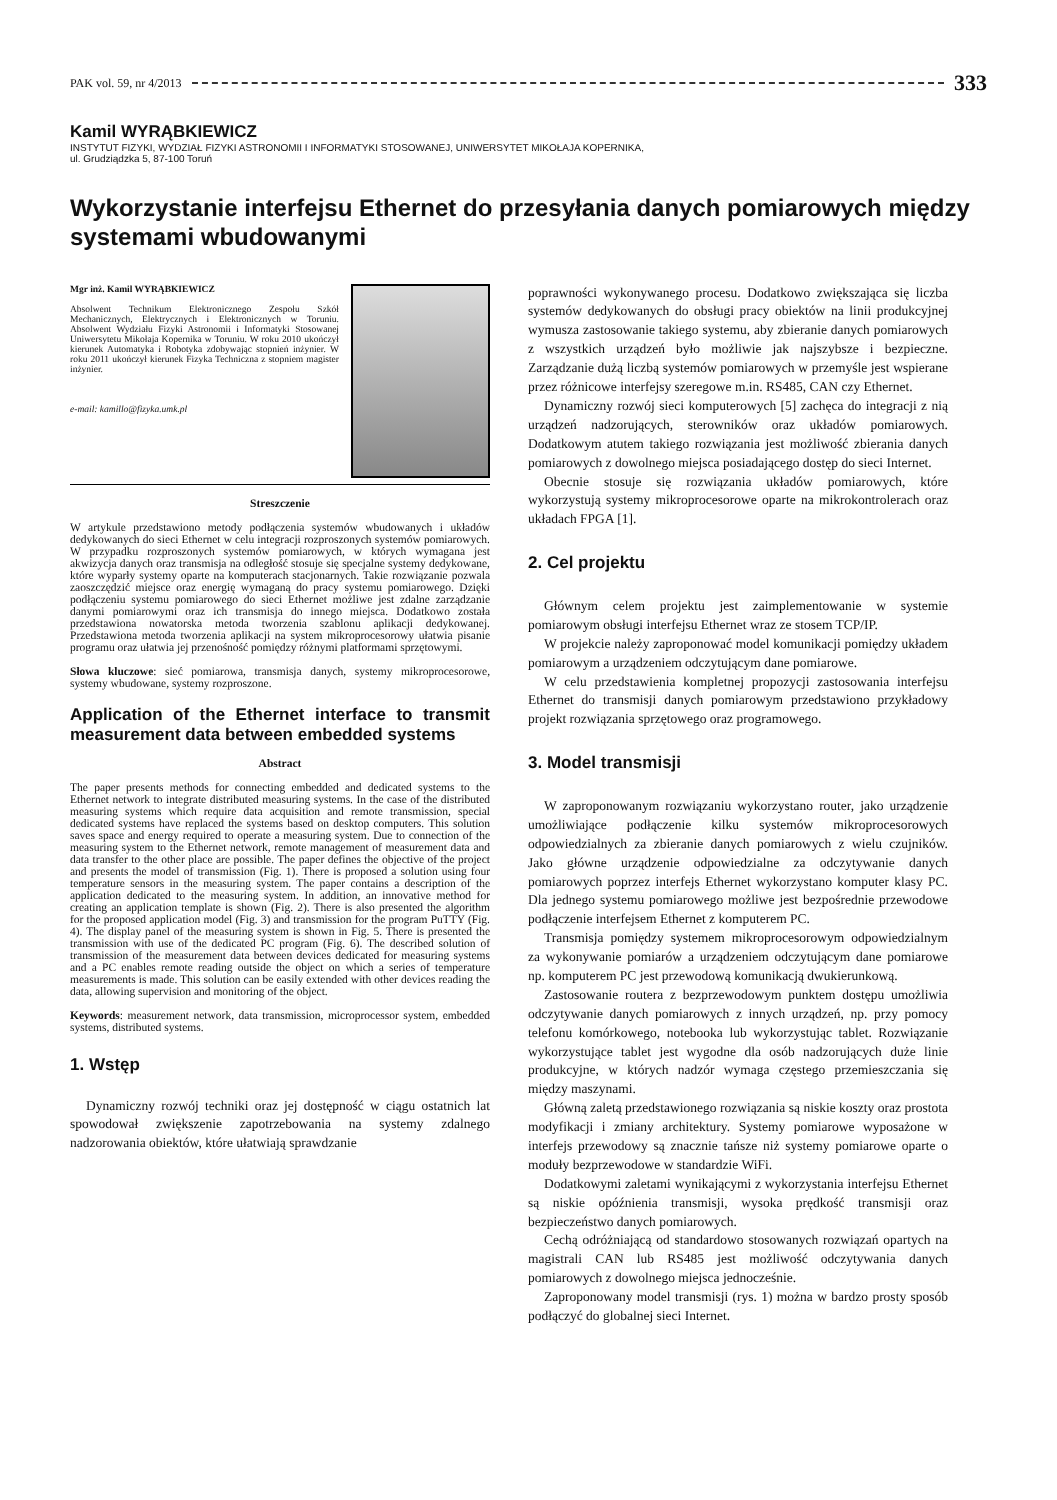PAK vol. 59, nr 4/2013 333
Kamil WYRĄBKIEWICZ
INSTYTUT FIZYKI, WYDZIAŁ FIZYKI ASTRONOMII I INFORMATYKI STOSOWANEJ, UNIWERSYTET MIKOŁAJA KOPERNIKA,
ul. Grudziądzka 5, 87-100 Toruń
Wykorzystanie interfejsu Ethernet do przesyłania danych pomiarowych między systemami wbudowanymi
Mgr inż. Kamil WYRĄBKIEWICZ
Absolwent Technikum Elektronicznego Zespołu Szkół Mechanicznych, Elektrycznych i Elektronicznych w Toruniu. Absolwent Wydziału Fizyki Astronomii i Informatyki Stosowanej Uniwersytetu Mikołaja Kopernika w Toruniu. W roku 2010 ukończył kierunek Automatyka i Robotyka zdobywając stopnień inżynier. W roku 2011 ukończył kierunek Fizyka Techniczna z stopniem magister inżynier.
e-mail: kamillo@fizyka.umk.pl
Streszczenie
W artykule przedstawiono metody podłączenia systemów wbudowanych i układów dedykowanych do sieci Ethernet w celu integracji rozproszonych systemów pomiarowych. W przypadku rozproszonych systemów pomiarowych, w których wymagana jest akwizycja danych oraz transmisja na odległość stosuje się specjalne systemy dedykowane, które wyparły systemy oparte na komputerach stacjonarnych. Takie rozwiązanie pozwala zaoszczędzić miejsce oraz energię wymaganą do pracy systemu pomiarowego. Dzięki podłączeniu systemu pomiarowego do sieci Ethernet możliwe jest zdalne zarządzanie danymi pomiarowymi oraz ich transmisja do innego miejsca. Dodatkowo została przedstawiona nowatorska metoda tworzenia szablonu aplikacji dedykowanej. Przedstawiona metoda tworzenia aplikacji na system mikroprocesorowy ułatwia pisanie programu oraz ułatwia jej przenośność pomiędzy różnymi platformami sprzętowymi.
Słowa kluczowe: sieć pomiarowa, transmisja danych, systemy mikroprocesorowe, systemy wbudowane, systemy rozproszone.
Application of the Ethernet interface to transmit measurement data between embedded systems
Abstract
The paper presents methods for connecting embedded and dedicated systems to the Ethernet network to integrate distributed measuring systems. In the case of the distributed measuring systems which require data acquisition and remote transmission, special dedicated systems have replaced the systems based on desktop computers. This solution saves space and energy required to operate a measuring system. Due to connection of the measuring system to the Ethernet network, remote management of measurement data and data transfer to the other place are possible. The paper defines the objective of the project and presents the model of transmission (Fig. 1). There is proposed a solution using four temperature sensors in the measuring system. The paper contains a description of the application dedicated to the measuring system. In addition, an innovative method for creating an application template is shown (Fig. 2). There is also presented the algorithm for the proposed application model (Fig. 3) and transmission for the program PuTTY (Fig. 4). The display panel of the measuring system is shown in Fig. 5. There is presented the transmission with use of the dedicated PC program (Fig. 6). The described solution of transmission of the measurement data between devices dedicated for measuring systems and a PC enables remote reading outside the object on which a series of temperature measurements is made. This solution can be easily extended with other devices reading the data, allowing supervision and monitoring of the object.
Keywords: measurement network, data transmission, microprocessor system, embedded systems, distributed systems.
1. Wstęp
Dynamiczny rozwój techniki oraz jej dostępność w ciągu ostatnich lat spowodował zwiększenie zapotrzebowania na systemy zdalnego nadzorowania obiektów, które ułatwiają sprawdzanie
poprawności wykonywanego procesu. Dodatkowo zwiększająca się liczba systemów dedykowanych do obsługi pracy obiektów na linii produkcyjnej wymusza zastosowanie takiego systemu, aby zbieranie danych pomiarowych z wszystkich urządzeń było możliwie jak najszybsze i bezpieczne. Zarządzanie dużą liczbą systemów pomiarowych w przemyśle jest wspierane przez różnicowe interfejsy szeregowe m.in. RS485, CAN czy Ethernet.
Dynamiczny rozwój sieci komputerowych [5] zachęca do integracji z nią urządzeń nadzorujących, sterowników oraz układów pomiarowych. Dodatkowym atutem takiego rozwiązania jest możliwość zbierania danych pomiarowych z dowolnego miejsca posiadającego dostęp do sieci Internet.
Obecnie stosuje się rozwiązania układów pomiarowych, które wykorzystują systemy mikroprocesorowe oparte na mikrokontrolerach oraz układach FPGA [1].
2. Cel projektu
Głównym celem projektu jest zaimplementowanie w systemie pomiarowym obsługi interfejsu Ethernet wraz ze stosem TCP/IP.
W projekcie należy zaproponować model komunikacji pomiędzy układem pomiarowym a urządzeniem odczytującym dane pomiarowe.
W celu przedstawienia kompletnej propozycji zastosowania interfejsu Ethernet do transmisji danych pomiarowym przedstawiono przykładowy projekt rozwiązania sprzętowego oraz programowego.
3. Model transmisji
W zaproponowanym rozwiązaniu wykorzystano router, jako urządzenie umożliwiające podłączenie kilku systemów mikroprocesorowych odpowiedzialnych za zbieranie danych pomiarowych z wielu czujników. Jako główne urządzenie odpowiedzialne za odczytywanie danych pomiarowych poprzez interfejs Ethernet wykorzystano komputer klasy PC. Dla jednego systemu pomiarowego możliwe jest bezpośrednie przewodowe podłączenie interfejsem Ethernet z komputerem PC.
Transmisja pomiędzy systemem mikroprocesorowym odpowiedzialnym za wykonywanie pomiarów a urządzeniem odczytującym dane pomiarowe np. komputerem PC jest przewodową komunikacją dwukierunkową.
Zastosowanie routera z bezprzewodowym punktem dostępu umożliwia odczytywanie danych pomiarowych z innych urządzeń, np. przy pomocy telefonu komórkowego, notebooka lub wykorzystując tablet. Rozwiązanie wykorzystujące tablet jest wygodne dla osób nadzorujących duże linie produkcyjne, w których nadzór wymaga częstego przemieszczania się między maszynami.
Główną zaletą przedstawionego rozwiązania są niskie koszty oraz prostota modyfikacji i zmiany architektury. Systemy pomiarowe wyposażone w interfejs przewodowy są znacznie tańsze niż systemy pomiarowe oparte o moduły bezprzewodowe w standardzie WiFi.
Dodatkowymi zaletami wynikającymi z wykorzystania interfejsu Ethernet są niskie opóźnienia transmisji, wysoka prędkość transmisji oraz bezpieczeństwo danych pomiarowych.
Cechą odróżniającą od standardowo stosowanych rozwiązań opartych na magistrali CAN lub RS485 jest możliwość odczytywania danych pomiarowych z dowolnego miejsca jednocześnie.
Zaproponowany model transmisji (rys. 1) można w bardzo prosty sposób podłączyć do globalnej sieci Internet.